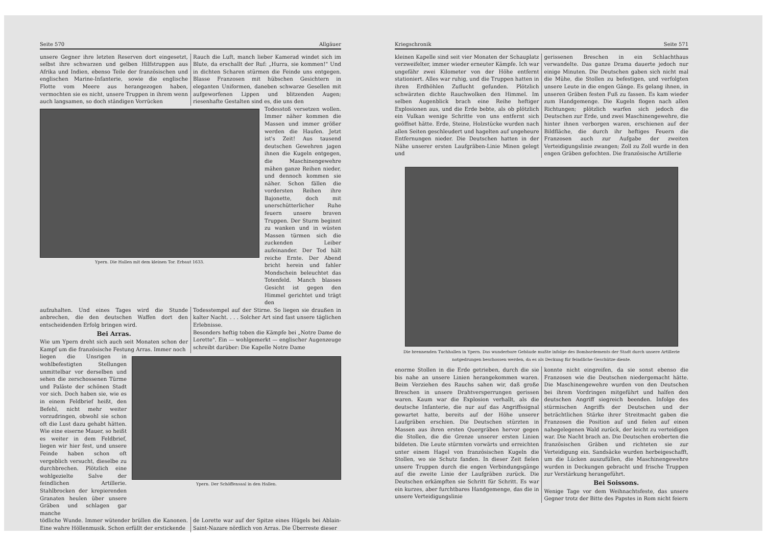Seite 570 Allgäuer
unsere Gegner ihre letzten Reserven dort eingesetzt, selbst ihre schwarzen und gelben Hilfstruppen aus Afrika und Indien, ebenso Teile der französischen und englischen Marine-Infanterie, sowie die englische Flotte vom Meere aus herangezogen haben, vermochten sie es nicht, unsere Truppen in ihrem wenn auch langsamen, so doch ständigen Vorrücken
Rauch die Luft, manch lieber Kamerad windet sich im Blute, da erschallt der Ruf: „Hurra, sie kommen!" Und in dichten Scharen stürmen die Feinde uns entgegen. Blasse Franzosen mit hübschen Gesichtern in eleganten Uniformen, daneben schwarze Gesellen mit aufgeworfenen Lippen und blitzenden Augen; riesenhafte Gestalten sind es, die uns den
Ypern. Die Hallen mit dem kleinen Tor. Erbaut 1633.
Todesstoß versetzen wollen. Immer näher kommen die Massen und immer größer werden die Haufen. Jetzt ist's Zeit! Aus tausend deutschen Gewehren jagen ihnen die Kugeln entgegen, die Maschinengewehre mähen ganze Reihen nieder, und dennoch kommen sie näher. Schon fällen die vordersten Reihen ihre Bajonette, doch mit unerschütterlicher Ruhe feuern unsere braven Truppen. Der Sturm beginnt zu wanken und in wüsten Massen türmen sich die zuckenden Leiber aufeinander. Der Tod hält reiche Ernte. Der Abend bricht herein und fahler Mondschein beleuchtet das Totenfeld. Manch blasses Gesicht ist gegen den Himmel gerichtet und trägt den
aufzuhalten. Und eines Tages wird die Stunde anbrechen, die den deutschen Waffen dort den entscheidenden Erfolg bringen wird.
Bei Arras.
Wie um Ypern dreht sich auch seit Monaten schon der Kampf um die französische Festung Arras. Immer noch
Todesstempel auf der Stirne. So liegen sie draußen in kalter Nacht. . . . Solcher Art sind fast unsere täglichen Erlebnisse.
Besonders heftig toben die Kämpfe bei „Notre Dame de Lorette". Ein — wohlgemerkt — englischer Augenzeuge schreibt darüber: Die Kapelle Notre Dame
liegen die Unsrigen in wohlbefestigten Stellungen unmittelbar vor derselben und sehen die zerschossenen Türme und Paläste der schönen Stadt vor sich. Doch haben sie, wie es in einem Feldbrief heißt, den Befehl, nicht mehr weiter vorzudringen, obwohl sie schon oft die Lust dazu gehabt hätten. Wie eine eiserne Mauer, so heißt es weiter in dem Feldbrief, liegen wir hier fest, und unsere Feinde haben schon oft vergeblich versucht, dieselbe zu durchbrechen. Plötzlich eine wohlgezielte Salve der feindlichen Artillerie. Stahlbrocken der krepierenden Granaten heulen über unsere Gräben und schlagen gar manche
Ypern. Der Schöffensaal in den Hallen.
tödliche Wunde. Immer wütender brüllen die Kanonen. Eine wahre Höllenmusik. Schon erfüllt der erstickende
de Lorette war auf der Spitze eines Hügels bei Ablain-Saint-Nazare nördlich von Arras. Die Überreste dieser
Kriegschronik Seite 571
kleinen Kapelle sind seit vier Monaten der Schauplatz verzweifelter, immer wieder erneuter Kämpfe. Ich war ungefähr zwei Kilometer von der Höhe entfernt stationiert. Alles war ruhig, und die Truppen hatten in ihren Erdhöhlen Zuflucht gefunden. Plötzlich schwärzten dichte Rauchwolken den Himmel. Im selben Augenblick brach eine Reihe heftiger Explosionen aus, und die Erde bebte, als ob plötzlich ein Vulkan wenige Schritte von uns entfernt sich geöffnet hätte. Erde, Steine, Holzstücke wurden nach allen Seiten geschleudert und hagelten auf ungeheure Entfernungen nieder. Die Deutschen hatten in der Nähe unserer ersten Laufgräben-Linie Minen gelegt und
gerissenen Breschen in ein Schlachthaus verwandelte. Das ganze Drama dauerte jedoch nur einige Minuten. Die Deutschen gaben sich nicht mal die Mühe, die Stollen zu befestigen, und verfolgten unsere Leute in die engen Gänge. Es gelang ihnen, in unseren Gräben festen Fuß zu fassen. Es kam wieder zum Handgemenge. Die Kugeln flogen nach allen Richtungen; plötzlich warfen sich jedoch die Deutschen zur Erde, und zwei Maschinengewehre, die hinter ihnen verborgen waren, erschienen auf der Bildfläche, die durch ihr heftiges Feuern die Franzosen auch zur Aufgabe der zweiten Verteidigungslinie zwangen; Zoll zu Zoll wurde in den engen Gräben gefochten. Die französische Artillerie
Die brennenden Tuchhallen in Ypern. Das wunderbare Gebäude mußte infolge des Bombardements der Stadt durch unsere Artillerie notgedrungen beschossen werden, da es als Deckung für feindliche Geschütze diente.
enorme Stollen in die Erde getrieben, durch die sie bis nahe an unsere Linien herangekommen waren. Beim Verziehen des Rauchs sahen wir, daß große Breschen in unsere Drahtversperrungen gerissen waren. Kaum war die Explosion verhallt, als die deutsche Infanterie, die nur auf das Angriffssignal gewartet hatte, bereits auf der Höhe unserer Laufgräben erschien. Die Deutschen stürzten in Massen aus ihren ersten Quergräben hervor gegen die Stollen, die die Grenze unserer ersten Linien bildeten. Die Leute stürmten vorwärts und erreichten unter einem Hagel von französischen Kugeln die Stollen, wo sie Schutz fanden. In dieser Zeit fielen unsere Truppen durch die engen Verbindungsgänge auf die zweite Linie der Laufgräben zurück. Die Deutschen erkämpften sie Schritt für Schritt. Es war ein kurzes, aber furchtbares Handgemenge, das die in unsere Verteidigungslinie
konnte nicht eingreifen, da sie sonst ebenso die Franzosen wie die Deutschen niedergemacht hätte. Die Maschinengewehre wurden von den Deutschen bei ihrem Vordringen mitgeführt und halfen den deutschen Angriff siegreich beenden. Infolge des stürmischen Angriffs der Deutschen und der beträchtlichen Stärke ihrer Streitmacht gaben die Franzosen die Position auf und fielen auf einen nahegelegenen Wald zurück, der leicht zu verteidigen war. Die Nacht brach an. Die Deutschen eroberten die französischen Gräben und richteten sie zur Verteidigung ein. Sandsäcke wurden herbeigeschafft, um die Lücken auszufüllen, die Maschinengewehre wurden in Deckungen gebracht und frische Truppen zur Verstärkung herangeführt.
Bei Soissons.
Wenige Tage vor dem Weihnachtsfeste, das unsere Gegner trotz der Bitte des Papstes in Rom nicht feiern